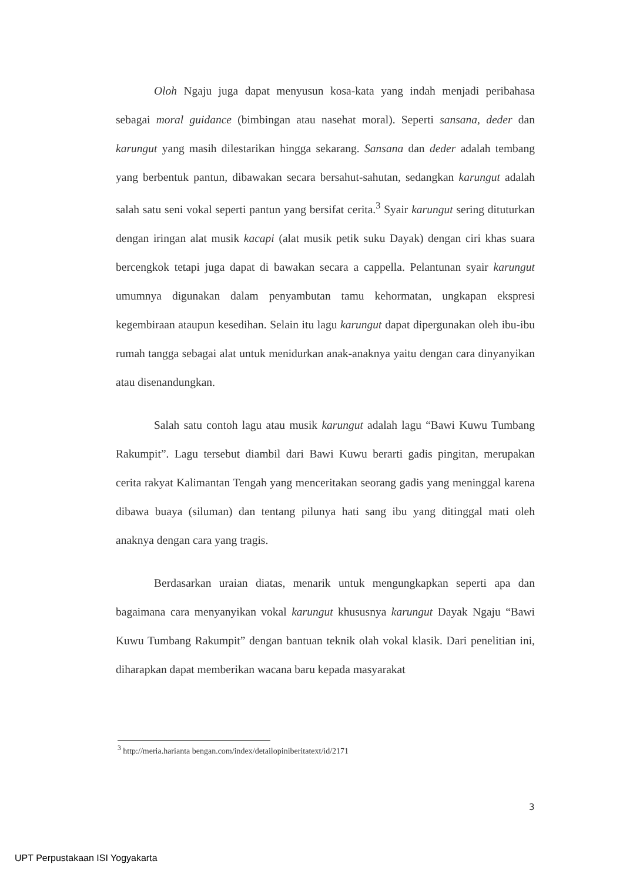Oloh Ngaju juga dapat menyusun kosa-kata yang indah menjadi peribahasa sebagai moral guidance (bimbingan atau nasehat moral). Seperti sansana, deder dan karungut yang masih dilestarikan hingga sekarang. Sansana dan deder adalah tembang yang berbentuk pantun, dibawakan secara bersahut-sahutan, sedangkan karungut adalah salah satu seni vokal seperti pantun yang bersifat cerita.<sup>3</sup> Syair karungut sering dituturkan dengan iringan alat musik kacapi (alat musik petik suku Dayak) dengan ciri khas suara bercengkok tetapi juga dapat di bawakan secara a cappella. Pelantunan syair karungut umumnya digunakan dalam penyambutan tamu kehormatan, ungkapan ekspresi kegembiraan ataupun kesedihan. Selain itu lagu karungut dapat dipergunakan oleh ibu-ibu rumah tangga sebagai alat untuk menidurkan anak-anaknya yaitu dengan cara dinyanyikan atau disenandungkan.
Salah satu contoh lagu atau musik karungut adalah lagu “Bawi Kuwu Tumbang Rakumpit”. Lagu tersebut diambil dari Bawi Kuwu berarti gadis pingitan, merupakan cerita rakyat Kalimantan Tengah yang menceritakan seorang gadis yang meninggal karena dibawa buaya (siluman) dan tentang pilunya hati sang ibu yang ditinggal mati oleh anaknya dengan cara yang tragis.
Berdasarkan uraian diatas, menarik untuk mengungkapkan seperti apa dan bagaimana cara menyanyikan vokal karungut khususnya karungut Dayak Ngaju “Bawi Kuwu Tumbang Rakumpit” dengan bantuan teknik olah vokal klasik. Dari penelitian ini, diharapkan dapat memberikan wacana baru kepada masyarakat
<sup>3</sup> http://meria.harianta bengan.com/index/detailopiniberitatext/id/2171
3
UPT Perpustakaan ISI Yogyakarta